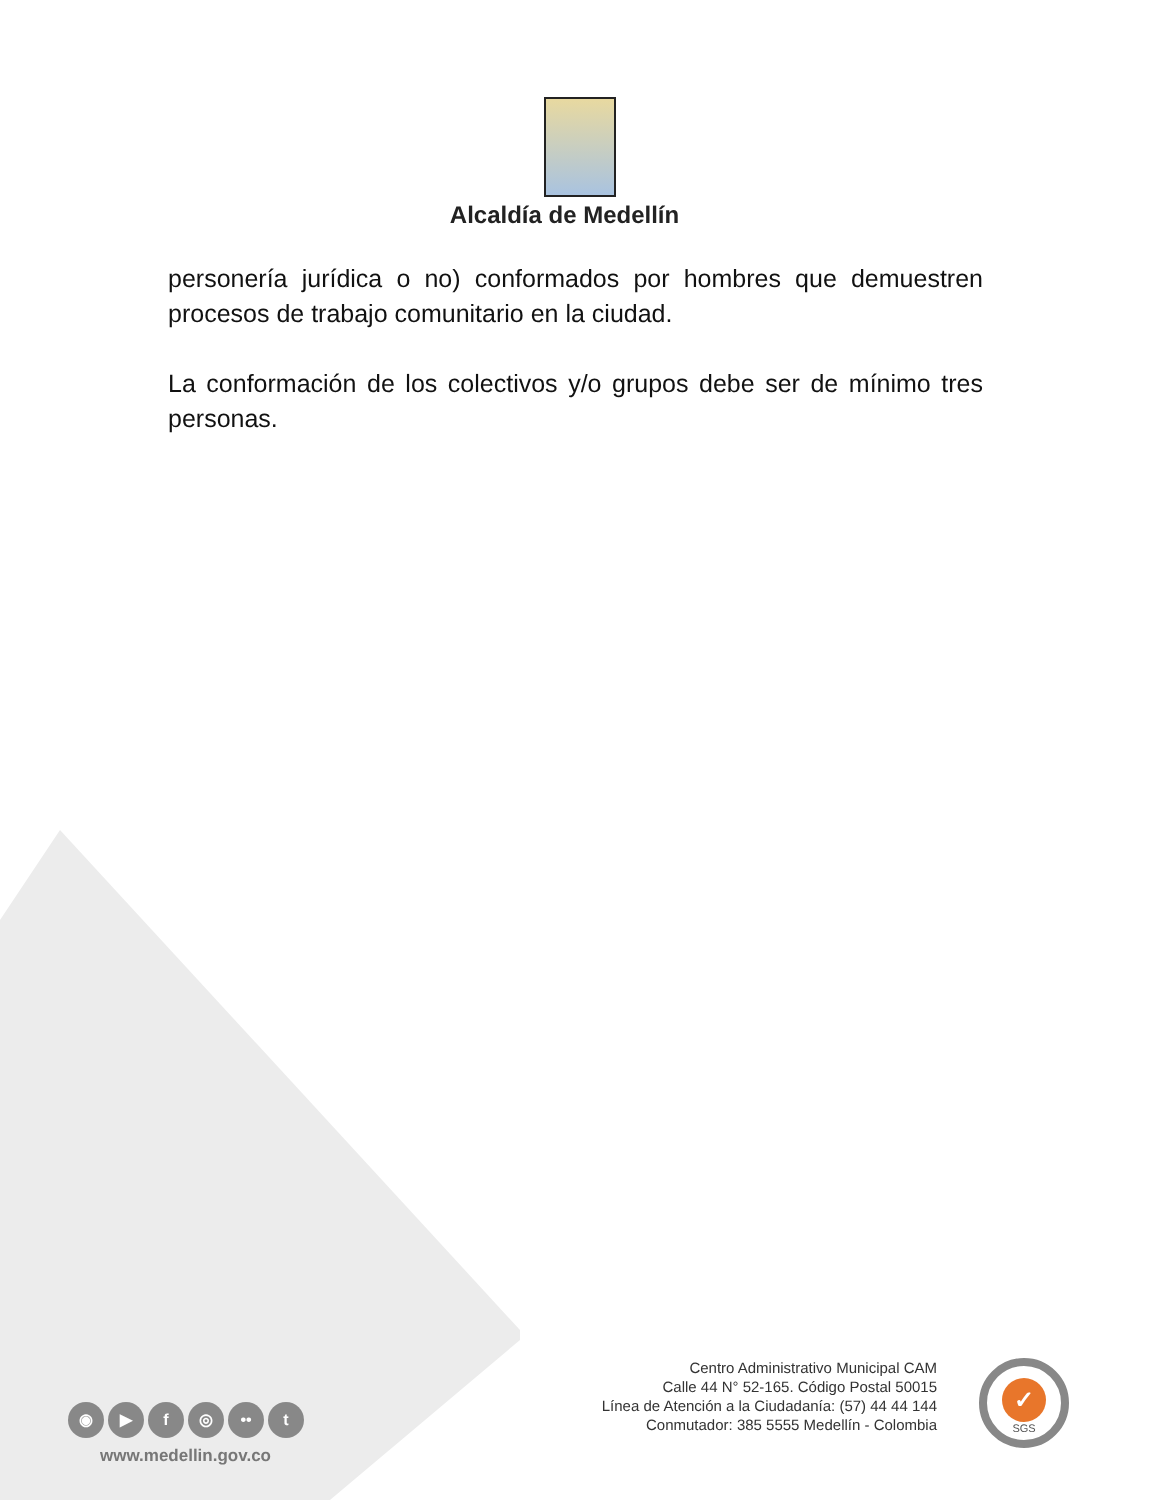Alcaldía de Medellín
personería jurídica o no) conformados por hombres que demuestren procesos de trabajo comunitario en la ciudad.
La conformación de los colectivos y/o grupos debe ser de mínimo tres personas.
◉ ▶ f ◎ •• t
www.medellin.gov.co
Centro Administrativo Municipal CAM
Calle 44 N° 52-165. Código Postal 50015
Línea de Atención a la Ciudadanía: (57) 44 44 144
Conmutador: 385 5555 Medellín - Colombia
✓
SGS